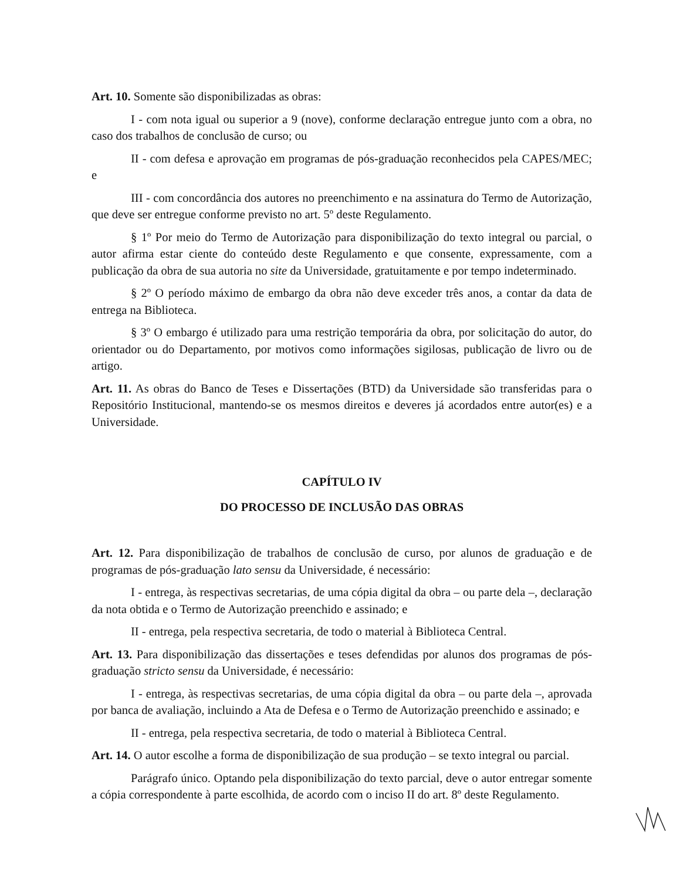Art. 10. Somente são disponibilizadas as obras:
I - com nota igual ou superior a 9 (nove), conforme declaração entregue junto com a obra, no caso dos trabalhos de conclusão de curso; ou
II - com defesa e aprovação em programas de pós-graduação reconhecidos pela CAPES/MEC; e
III - com concordância dos autores no preenchimento e na assinatura do Termo de Autorização, que deve ser entregue conforme previsto no art. 5º deste Regulamento.
§ 1º Por meio do Termo de Autorização para disponibilização do texto integral ou parcial, o autor afirma estar ciente do conteúdo deste Regulamento e que consente, expressamente, com a publicação da obra de sua autoria no site da Universidade, gratuitamente e por tempo indeterminado.
§ 2º O período máximo de embargo da obra não deve exceder três anos, a contar da data de entrega na Biblioteca.
§ 3º O embargo é utilizado para uma restrição temporária da obra, por solicitação do autor, do orientador ou do Departamento, por motivos como informações sigilosas, publicação de livro ou de artigo.
Art. 11. As obras do Banco de Teses e Dissertações (BTD) da Universidade são transferidas para o Repositório Institucional, mantendo-se os mesmos direitos e deveres já acordados entre autor(es) e a Universidade.
CAPÍTULO IV
DO PROCESSO DE INCLUSÃO DAS OBRAS
Art. 12. Para disponibilização de trabalhos de conclusão de curso, por alunos de graduação e de programas de pós-graduação lato sensu da Universidade, é necessário:
I - entrega, às respectivas secretarias, de uma cópia digital da obra – ou parte dela –, declaração da nota obtida e o Termo de Autorização preenchido e assinado; e
II - entrega, pela respectiva secretaria, de todo o material à Biblioteca Central.
Art. 13. Para disponibilização das dissertações e teses defendidas por alunos dos programas de pós-graduação stricto sensu da Universidade, é necessário:
I - entrega, às respectivas secretarias, de uma cópia digital da obra – ou parte dela –, aprovada por banca de avaliação, incluindo a Ata de Defesa e o Termo de Autorização preenchido e assinado; e
II - entrega, pela respectiva secretaria, de todo o material à Biblioteca Central.
Art. 14. O autor escolhe a forma de disponibilização de sua produção – se texto integral ou parcial.
Parágrafo único. Optando pela disponibilização do texto parcial, deve o autor entregar somente a cópia correspondente à parte escolhida, de acordo com o inciso II do art. 8º deste Regulamento.